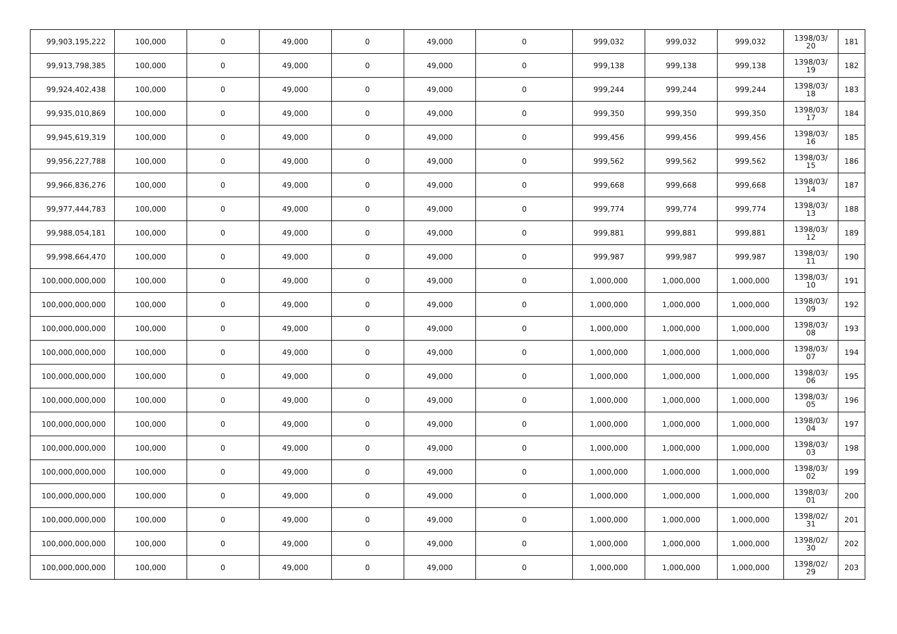| 99,903,195,222 | 100,000 | 0 | 49,000 | 0 | 49,000 | 0 | 999,032 | 999,032 | 999,032 | 1398/03/ 20 | 181 |
| 99,913,798,385 | 100,000 | 0 | 49,000 | 0 | 49,000 | 0 | 999,138 | 999,138 | 999,138 | 1398/03/ 19 | 182 |
| 99,924,402,438 | 100,000 | 0 | 49,000 | 0 | 49,000 | 0 | 999,244 | 999,244 | 999,244 | 1398/03/ 18 | 183 |
| 99,935,010,869 | 100,000 | 0 | 49,000 | 0 | 49,000 | 0 | 999,350 | 999,350 | 999,350 | 1398/03/ 17 | 184 |
| 99,945,619,319 | 100,000 | 0 | 49,000 | 0 | 49,000 | 0 | 999,456 | 999,456 | 999,456 | 1398/03/ 16 | 185 |
| 99,956,227,788 | 100,000 | 0 | 49,000 | 0 | 49,000 | 0 | 999,562 | 999,562 | 999,562 | 1398/03/ 15 | 186 |
| 99,966,836,276 | 100,000 | 0 | 49,000 | 0 | 49,000 | 0 | 999,668 | 999,668 | 999,668 | 1398/03/ 14 | 187 |
| 99,977,444,783 | 100,000 | 0 | 49,000 | 0 | 49,000 | 0 | 999,774 | 999,774 | 999,774 | 1398/03/ 13 | 188 |
| 99,988,054,181 | 100,000 | 0 | 49,000 | 0 | 49,000 | 0 | 999,881 | 999,881 | 999,881 | 1398/03/ 12 | 189 |
| 99,998,664,470 | 100,000 | 0 | 49,000 | 0 | 49,000 | 0 | 999,987 | 999,987 | 999,987 | 1398/03/ 11 | 190 |
| 100,000,000,000 | 100,000 | 0 | 49,000 | 0 | 49,000 | 0 | 1,000,000 | 1,000,000 | 1,000,000 | 1398/03/ 10 | 191 |
| 100,000,000,000 | 100,000 | 0 | 49,000 | 0 | 49,000 | 0 | 1,000,000 | 1,000,000 | 1,000,000 | 1398/03/ 09 | 192 |
| 100,000,000,000 | 100,000 | 0 | 49,000 | 0 | 49,000 | 0 | 1,000,000 | 1,000,000 | 1,000,000 | 1398/03/ 08 | 193 |
| 100,000,000,000 | 100,000 | 0 | 49,000 | 0 | 49,000 | 0 | 1,000,000 | 1,000,000 | 1,000,000 | 1398/03/ 07 | 194 |
| 100,000,000,000 | 100,000 | 0 | 49,000 | 0 | 49,000 | 0 | 1,000,000 | 1,000,000 | 1,000,000 | 1398/03/ 06 | 195 |
| 100,000,000,000 | 100,000 | 0 | 49,000 | 0 | 49,000 | 0 | 1,000,000 | 1,000,000 | 1,000,000 | 1398/03/ 05 | 196 |
| 100,000,000,000 | 100,000 | 0 | 49,000 | 0 | 49,000 | 0 | 1,000,000 | 1,000,000 | 1,000,000 | 1398/03/ 04 | 197 |
| 100,000,000,000 | 100,000 | 0 | 49,000 | 0 | 49,000 | 0 | 1,000,000 | 1,000,000 | 1,000,000 | 1398/03/ 03 | 198 |
| 100,000,000,000 | 100,000 | 0 | 49,000 | 0 | 49,000 | 0 | 1,000,000 | 1,000,000 | 1,000,000 | 1398/03/ 02 | 199 |
| 100,000,000,000 | 100,000 | 0 | 49,000 | 0 | 49,000 | 0 | 1,000,000 | 1,000,000 | 1,000,000 | 1398/03/ 01 | 200 |
| 100,000,000,000 | 100,000 | 0 | 49,000 | 0 | 49,000 | 0 | 1,000,000 | 1,000,000 | 1,000,000 | 1398/02/ 31 | 201 |
| 100,000,000,000 | 100,000 | 0 | 49,000 | 0 | 49,000 | 0 | 1,000,000 | 1,000,000 | 1,000,000 | 1398/02/ 30 | 202 |
| 100,000,000,000 | 100,000 | 0 | 49,000 | 0 | 49,000 | 0 | 1,000,000 | 1,000,000 | 1,000,000 | 1398/02/ 29 | 203 |